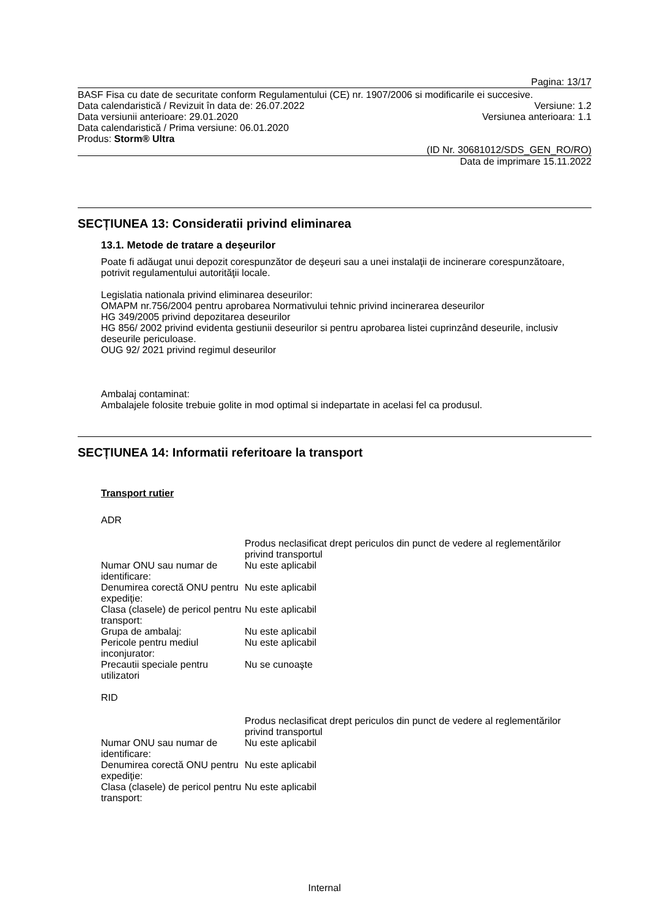Pagina: 13/17
BASF Fisa cu date de securitate conform Regulamentului (CE) nr. 1907/2006 si modificarile ei succesive.
Data calendaristică / Revizuit în data de: 26.07.2022 Versiune: 1.2
Data versiunii anterioare: 29.01.2020 Versiunea anterioara: 1.1
Data calendaristică / Prima versiune: 06.01.2020
Produs: Storm® Ultra
(ID Nr. 30681012/SDS_GEN_RO/RO)
Data de imprimare 15.11.2022
SECȚIUNEA 13: Consideratii privind eliminarea
13.1. Metode de tratare a deşeurilor
Poate fi adăugat unui depozit corespunzător de deşeuri sau a unei instalaţii de incinerare corespunzătoare, potrivit regulamentului autorităţii locale.
Legislatia nationala privind eliminarea deseurilor:
OMAPM nr.756/2004 pentru aprobarea Normativului tehnic privind incinerarea deseurilor
HG 349/2005 privind depozitarea deseurilor
HG 856/ 2002 privind evidenta gestiunii deseurilor si pentru aprobarea listei cuprinzând deseurile, inclusiv deseurile periculoase.
OUG 92/ 2021 privind regimul deseurilor
Ambalaj contaminat:
Ambalajele folosite trebuie golite in mod optimal si indepartate in acelasi fel ca produsul.
SECȚIUNEA 14: Informatii referitoare la transport
Transport rutier
ADR
Produs neclasificat drept periculos din punct de vedere al reglementărilor privind transportul
Numar ONU sau numar de identificare: Nu este aplicabil
Denumirea corectă ONU pentru expediţie: Nu este aplicabil
Clasa (clasele) de pericol pentru transport: Nu este aplicabil
Grupa de ambalaj: Nu este aplicabil
Pericole pentru mediul inconjurator: Nu este aplicabil
Precautii speciale pentru utilizatori Nu se cunoaşte
RID
Produs neclasificat drept periculos din punct de vedere al reglementărilor privind transportul
Numar ONU sau numar de identificare: Nu este aplicabil
Denumirea corectă ONU pentru expediţie: Nu este aplicabil
Clasa (clasele) de pericol pentru transport: Nu este aplicabil
Internal